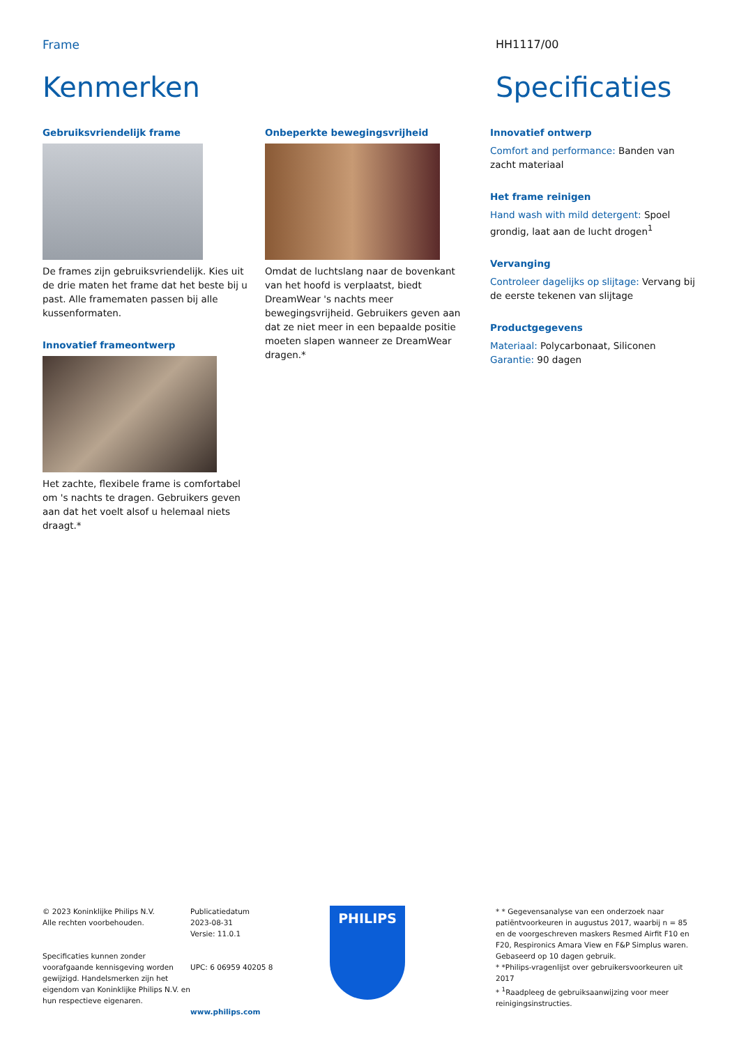Frame HH1117/00
Kenmerken Specificaties
Gebruiksvriendelijk frame
De frames zijn gebruiksvriendelijk. Kies uit de drie maten het frame dat het beste bij u past. Alle framematen passen bij alle kussenformaten.
Innovatief frameontwerp
Het zachte, flexibele frame is comfortabel om 's nachts te dragen. Gebruikers geven aan dat het voelt alsof u helemaal niets draagt.*
Onbeperkte bewegingsvrijheid
Omdat de luchtslang naar de bovenkant van het hoofd is verplaatst, biedt DreamWear 's nachts meer bewegingsvrijheid. Gebruikers geven aan dat ze niet meer in een bepaalde positie moeten slapen wanneer ze DreamWear dragen.*
Innovatief ontwerp
Comfort and performance: Banden van zacht materiaal
Het frame reinigen
Hand wash with mild detergent: Spoel grondig, laat aan de lucht drogen<sup>1</sup>
Vervanging
Controleer dagelijks op slijtage: Vervang bij de eerste tekenen van slijtage
Productgegevens
Materiaal: Polycarbonaat, Siliconen
Garantie: 90 dagen
© 2023 Koninklijke Philips N.V.
Alle rechten voorbehouden.
Specificaties kunnen zonder voorafgaande kennisgeving worden gewijzigd. Handelsmerken zijn het eigendom van Koninklijke Philips N.V. en hun respectieve eigenaren.
Publicatiedatum
2023-08-31
Versie: 11.0.1
UPC: 6 06959 40205 8
www.philips.com
PHILIPS
* * Gegevensanalyse van een onderzoek naar patiëntvoorkeuren in augustus 2017, waarbij n = 85 en de voorgeschreven maskers Resmed Airfit F10 en F20, Respironics Amara View en F&P Simplus waren. Gebaseerd op 10 dagen gebruik.
* *Philips-vragenlijst over gebruikersvoorkeuren uit 2017
* <sup>1</sup>Raadpleeg de gebruiksaanwijzing voor meer reinigingsinstructies.